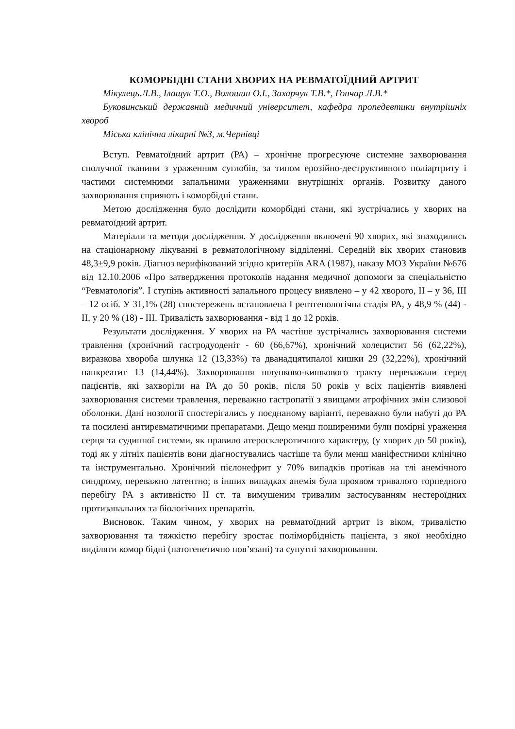КОМОРБІДНІ СТАНИ ХВОРИХ НА РЕВМАТОЇДНИЙ АРТРИТ
Мікулець.Л.В., Ілащук Т.О., Волошин О.І., Захарчук Т.В.*, Гончар Л.В.*
Буковинський державний медичний університет, кафедра пропедевтики внутрішніх хвороб
Міська клінічна лікарні №3, м.Чернівці
Вступ. Ревматоїдний артрит (РА) – хронічне прогресуюче системне захворювання сполучної тканини з ураженням суглобів, за типом ерозійно-деструктивного поліартриту і частими системними запальними ураженнями внутрішніх органів. Розвитку даного захворювання сприяють і коморбідні стани.
Метою дослідження було дослідити коморбідні стани, які зустрічались у хворих на ревматоїдний артрит.
Матеріали та методи дослідження. У дослідження включені 90 хворих, які знаходились на стаціонарному лікуванні в ревматологічному відділенні. Середній вік хворих становив 48,3±9,9 років. Діагноз верифікований згідно критеріїв ARA (1987), наказу МОЗ України №676 від 12.10.2006 «Про затвердження протоколів надання медичної допомоги за спеціальністю “Ревматологія”. I ступінь активності запального процесу виявлено – у 42 хворого, II – у 36, III – 12 осіб. У 31,1% (28) спостережень встановлена I рентгенологічна стадія РА, у 48,9 % (44) - II, у 20 % (18) - III. Тривалість захворювання - від 1 до 12 років.
Результати дослідження. У хворих на РА частіше зустрічались захворювання системи травлення (хронічний гастродуоденіт - 60 (66,67%), хронічний холецистит 56 (62,22%), виразкова хвороба шлунка 12 (13,33%) та дванадцятипалої кишки 29 (32,22%), хронічний панкреатит 13 (14,44%). Захворювання шлунково-кишкового тракту переважали серед пацієнтів, які захворіли на РА до 50 років, після 50 років у всіх пацієнтів виявлені захворювання системи травлення, переважно гастропатії з явищами атрофічних змін слизової оболонки. Дані нозології спостерігались у поєднаному варіанті, переважно були набуті до РА та посилені антиревматичними препаратами. Дещо менш поширеними були помірні ураження серця та судинної системи, як правило атеросклеротичного характеру, (у хворих до 50 років), тоді як у літніх пацієнтів вони діагностувались частіше та були менш маніфестними клінічно та інструментально. Хронічний пієлонефрит у 70% випадків протікав на тлі анемічного синдрому, переважно латентно; в інших випадках анемія була проявом тривалого торпедного перебігу РА з активністю II ст. та вимушеним тривалим застосуванням нестероїдних протизапальних та біологічних препаратів.
Висновок. Таким чином, у хворих на ревматоїдний артрит із віком, тривалістю захворювання та тяжкістю перебігу зростає поліморбідність пацієнта, з якої необхідно виділяти комор бідні (патогенетично пов’язані) та супутні захворювання.